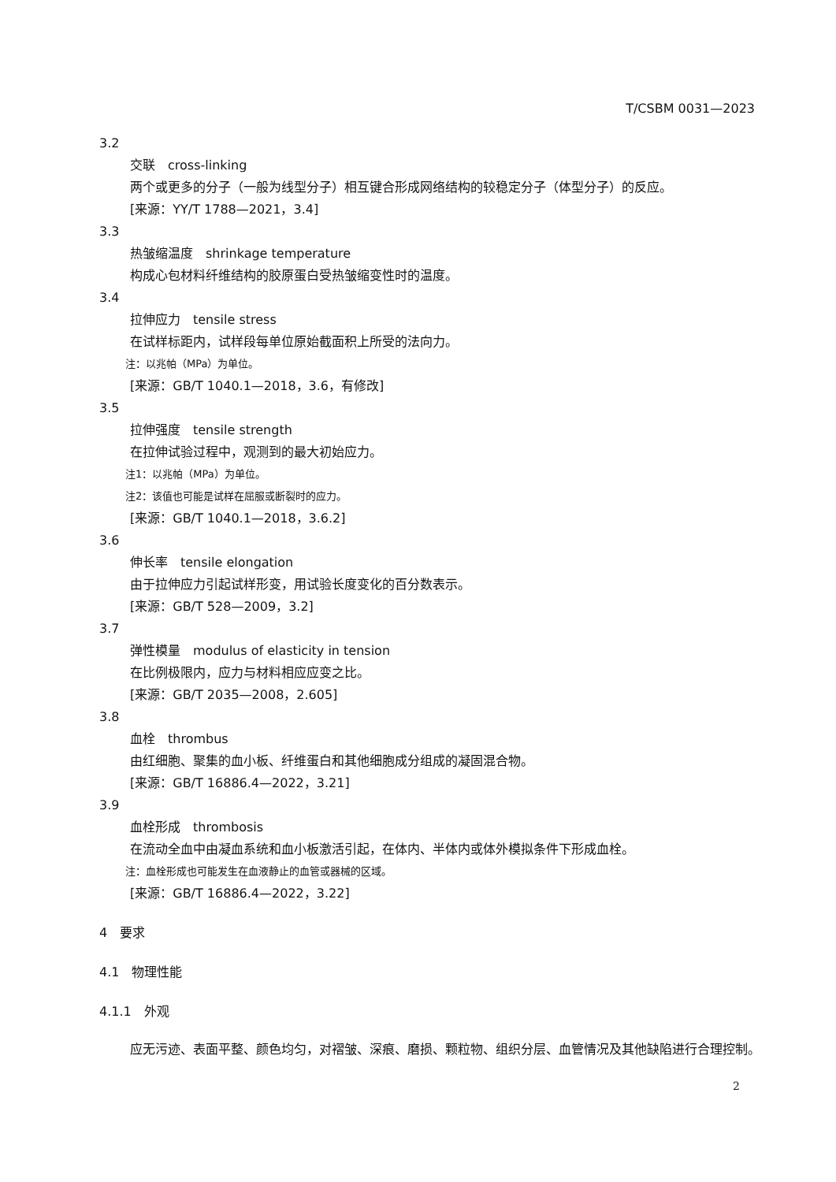T/CSBM 0031—2023
3.2
交联　cross-linking
两个或更多的分子（一般为线型分子）相互键合形成网络结构的较稳定分子（体型分子）的反应。
[来源：YY/T 1788—2021，3.4]
3.3
热皱缩温度　shrinkage temperature
构成心包材料纤维结构的胶原蛋白受热皱缩变性时的温度。
3.4
拉伸应力　tensile stress
在试样标距内，试样段每单位原始截面积上所受的法向力。
注：以兆帕（MPa）为单位。
[来源：GB/T 1040.1—2018，3.6，有修改]
3.5
拉伸强度　tensile strength
在拉伸试验过程中，观测到的最大初始应力。
注1：以兆帕（MPa）为单位。
注2：该值也可能是试样在屈服或断裂时的应力。
[来源：GB/T 1040.1—2018，3.6.2]
3.6
伸长率　tensile elongation
由于拉伸应力引起试样形变，用试验长度变化的百分数表示。
[来源：GB/T 528—2009，3.2]
3.7
弹性模量　modulus of elasticity in tension
在比例极限内，应力与材料相应应变之比。
[来源：GB/T 2035—2008，2.605]
3.8
血栓　thrombus
由红细胞、聚集的血小板、纤维蛋白和其他细胞成分组成的凝固混合物。
[来源：GB/T 16886.4—2022，3.21]
3.9
血栓形成　thrombosis
在流动全血中由凝血系统和血小板激活引起，在体内、半体内或体外模拟条件下形成血栓。
注：血栓形成也可能发生在血液静止的血管或器械的区域。
[来源：GB/T 16886.4—2022，3.22]
4　要求
4.1　物理性能
4.1.1　外观
应无污迹、表面平整、颜色均匀，对褶皱、深痕、磨损、颗粒物、组织分层、血管情况及其他缺陷进行合理控制。
2